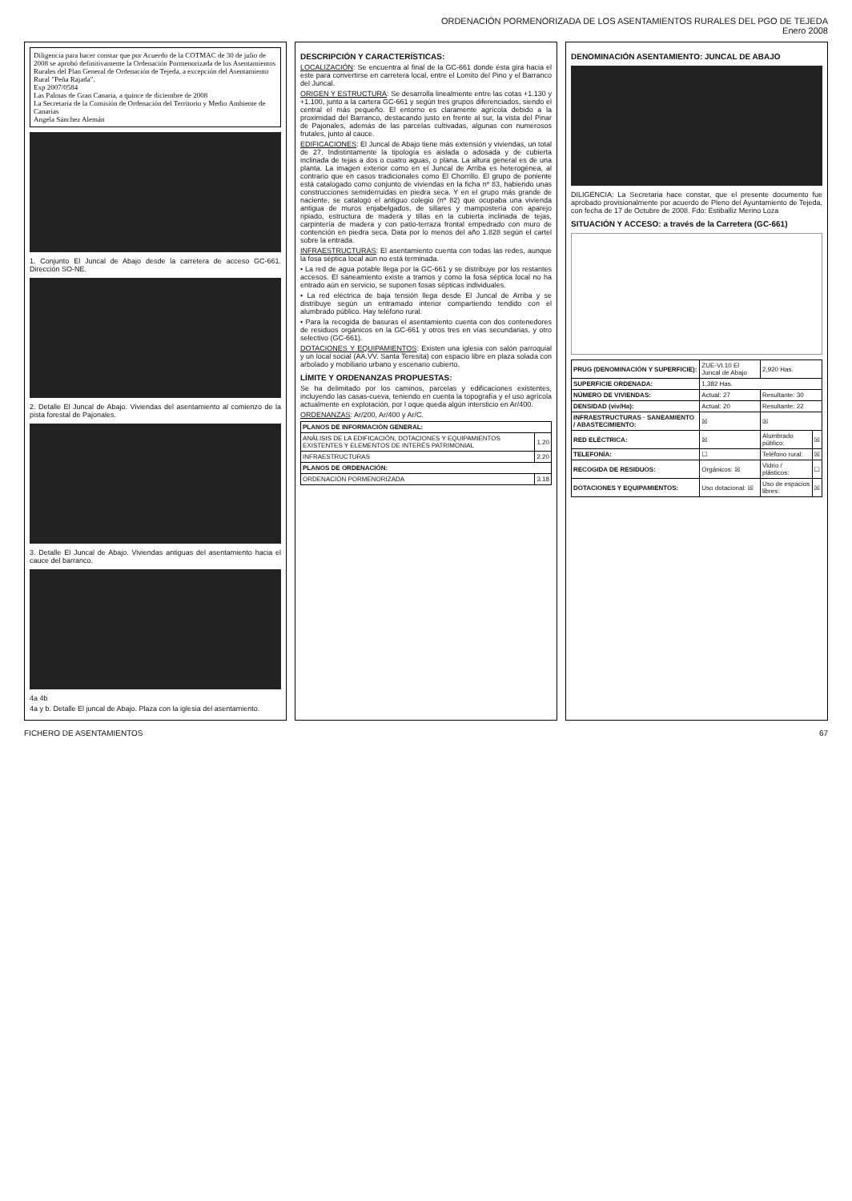ORDENACIÓN PORMENORIZADA DE LOS ASENTAMIENTOS RURALES DEL PGO DE TEJEDA
Enero 2008
Diligencia para hacer constar que por Acuerdo de la COTMAC de 30 de julio de 2008 se aprobó definitivamente la Ordenación Pormenorizada de los Asentamientos Rurales del Plan General de Ordenación de Tejeda, a excepción del Asentamiento Rural "Peña Rajada".
Exp 2007/0584
Las Palmas de Gran Canaria, a quince de diciembre de 2008
La Secretaria de la Comisión de Ordenación del Territorio y Medio Ambiente de Canarias
Angela Sánchez Alemán
1. Conjunto El Juncal de Abajo desde la carretera de acceso GC-661. Dirección SO-NE.
2. Detalle El Juncal de Abajo. Viviendas del asentamiento al comienzo de la pista forestal de Pajonales.
3. Detalle El Juncal de Abajo. Viviendas antiguas del asentamiento hacia el cauce del barranco.
4a 4b
4a y b. Detalle El juncal de Abajo. Plaza con la iglesia del asentamiento.
DESCRIPCIÓN Y CARACTERÍSTICAS:
LOCALIZACIÓN: Se encuentra al final de la GC-661 donde ésta gira hacia el este para convertirse en carretera local, entre el Lomito del Pino y el Barranco del Juncal.
ORIGEN Y ESTRUCTURA: Se desarrolla linealmente entre las cotas +1.130 y +1.100, junto a la cartera GC-661 y según tres grupos diferenciados, siendo el central el más pequeño. El entorno es claramente agrícola debido a la proximidad del Barranco, destacando justo en frente al sur, la vista del Pinar de Pajonales, además de las parcelas cultivadas, algunas con numerosos frutales, junto al cauce.
EDIFICACIONES: El Juncal de Abajo tiene más extensión y viviendas, un total de 27. Indistintamente la tipología es aislada o adosada y de cubierta inclinada de tejas a dos o cuatro aguas, o plana. La altura general es de una planta. La imagen exterior como en el Juncal de Arriba es heterogénea, al contrario que en casos tradicionales como El Chorrillo. El grupo de poniente está catalogado como conjunto de viviendas en la ficha nº 83, habiendo unas construcciones semiderruidas en piedra seca. Y en el grupo más grande de naciente, se catalogó el antiguo colegio (nº 82) que ocupaba una vivienda antigua de muros enjabelgados, de sillares y mampostería con aparejo ripiado, estructura de madera y tillas en la cubierta inclinada de tejas, carpintería de madera y con patio-terraza frontal empedrado con muro de contención en piedra seca. Data por lo menos del año 1.828 según el cartel sobre la entrada.
INFRAESTRUCTURAS: El asentamiento cuenta con todas las redes, aunque la fosa séptica local aún no está terminada.
• La red de agua potable llega por la GC-661 y se distribuye por los restantes accesos. El saneamiento existe a tramos y como la fosa séptica local no ha entrado aún en servicio, se suponen fosas sépticas individuales.
• La red eléctrica de baja tensión llega desde El Juncal de Arriba y se distribuye según un entramado interior compartiendo tendido con el alumbrado público. Hay teléfono rural.
• Para la recogida de basuras el asentamiento cuenta con dos contenedores de residuos orgánicos en la GC-661 y otros tres en vías secundarias, y otro selectivo (GC-661).
DOTACIONES Y EQUIPAMIENTOS: Existen una iglesia con salón parroquial y un local social (AA.VV. Santa Teresita) con espacio libre en plaza solada con arbolado y mobiliario urbano y escenario cubierto.
LÍMITE Y ORDENANZAS PROPUESTAS:
Se ha delimitado por los caminos, parcelas y edificaciones existentes, incluyendo las casas-cueva, teniendo en cuenta la topografía y el uso agrícola actualmente en explotación, por l oque queda algún intersticio en Ar/400.
ORDENANZAS: Ar/200, Ar/400 y Ar/C.
| PLANOS DE INFORMACIÓN GENERAL: | |
| --- | --- |
| ANÁLISIS DE LA EDIFICACIÓN, DOTACIONES Y EQUIPAMIENTOS EXISTENTES Y ELEMENTOS DE INTERÉS PATRIMONIAL | 1.20 |
| INFRAESTRUCTURAS | 2.20 |
| PLANOS DE ORDENACIÓN: | |
| ORDENACIÓN PORMENORIZADA | 3.18 |
DENOMINACIÓN ASENTAMIENTO: JUNCAL DE ABAJO
DILIGENCIA: La Secretaria hace constar, que el presente documento fue aprobado provisionalmente por acuerdo de Pleno del Ayuntamiento de Tejeda, con fecha de 17 de Octubre de 2008. Fdo: Estiballiz Merino Loza
SITUACIÓN Y ACCESO: a través de la Carretera (GC-661)
| PRUG (DENOMINACIÓN Y SUPERFICIE): | ZUE-VI.10 El Juncal de Abajo | 2,920 Has. | |
| SUPERFICIE ORDENADA: | 1,382 Has. | | |
| NÚMERO DE VIVIENDAS: | Actual: 27 | Resultante: 30 | |
| DENSIDAD (viv/Ha): | Actual: 20 | Resultante: 22 | |
| INFRAESTRUCTURAS · SANEAMIENTO / ABASTECIMIENTO: | ☒ | ☒ | |
| RED ELÉCTRICA: | ☒ | Alumbrado público: | ☒ |
| TELEFONÍA: | ☐ | Teléfono rural: | ☒ |
| RECOGIDA DE RESIDUOS: | Orgánicos: ☒ | Vidrio / plásticos: | ☐ |
| DOTACIONES Y EQUIPAMIENTOS: | Uso dotacional: ☒ | Uso de espacios libres: | ☒ |
FICHERO DE ASENTAMIENTOS 67